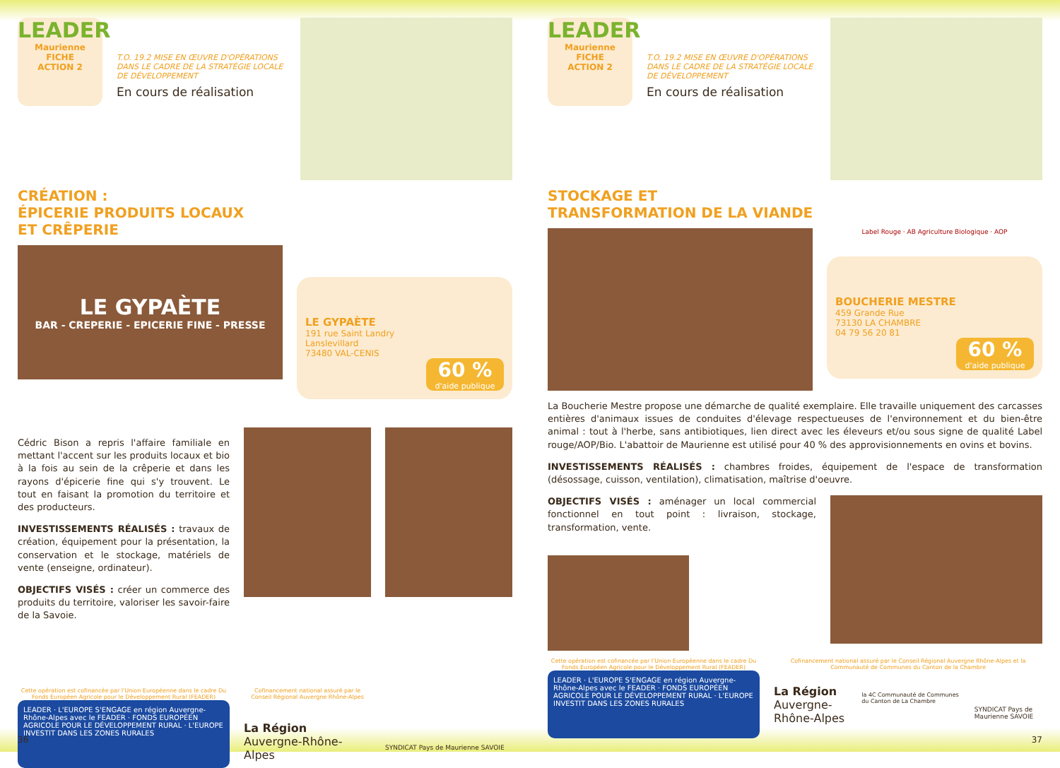LEADER
Maurienne
FICHE
ACTION 2
T.O. 19.2 MISE EN ŒUVRE D'OPÉRATIONS
DANS LE CADRE DE LA STRATÉGIE LOCALE
DE DÉVELOPPEMENT
En cours de réalisation
CRÉATION :
ÉPICERIE PRODUITS LOCAUX
ET CRÊPERIE
LE GYPAÈTE
BAR - CREPERIE - EPICERIE FINE - PRESSE
LE GYPAÈTE
191 rue Saint Landry
Lanslevillard
73480 VAL-CENIS
60 %
d'aide publique
Cédric Bison a repris l'affaire familiale en mettant l'accent sur les produits locaux et bio à la fois au sein de la crêperie et dans les rayons d'épicerie fine qui s'y trouvent. Le tout en faisant la promotion du territoire et des producteurs.
INVESTISSEMENTS RÉALISÉS : travaux de création, équipement pour la présentation, la conservation et le stockage, matériels de vente (enseigne, ordinateur).
OBJECTIFS VISÉS : créer un commerce des produits du territoire, valoriser les savoir-faire de la Savoie.
Cette opération est cofinancée par l'Union Européenne dans le cadre Du Fonds Européen Agricole pour le Développement Rural (FEADER)
LEADER · L'EUROPE S'ENGAGE en région Auvergne-Rhône-Alpes avec le FEADER · FONDS EUROPÉEN AGRICOLE POUR LE DÉVELOPPEMENT RURAL · L'EUROPE INVESTIT DANS LES ZONES RURALES
Cofinancement national assuré par le Conseil Régional Auvergne Rhône-Alpes
La Région
Auvergne-Rhône-Alpes
SYNDICAT Pays de Maurienne SAVOIE
36
LEADER
Maurienne
FICHE
ACTION 2
T.O. 19.2 MISE EN ŒUVRE D'OPÉRATIONS
DANS LE CADRE DE LA STRATÉGIE LOCALE
DE DÉVELOPPEMENT
En cours de réalisation
STOCKAGE ET
TRANSFORMATION DE LA VIANDE
Label Rouge · AB Agriculture Biologique · AOP
BOUCHERIE MESTRE
459 Grande Rue
73130 LA CHAMBRE
04 79 56 20 81
60 %
d'aide publique
La Boucherie Mestre propose une démarche de qualité exemplaire. Elle travaille uniquement des carcasses entières d'animaux issues de conduites d'élevage respectueuses de l'environnement et du bien-être animal : tout à l'herbe, sans antibiotiques, lien direct avec les éleveurs et/ou sous signe de qualité Label rouge/AOP/Bio. L'abattoir de Maurienne est utilisé pour 40 % des approvisionnements en ovins et bovins.
INVESTISSEMENTS RÉALISÉS : chambres froides, équipement de l'espace de transformation (désossage, cuisson, ventilation), climatisation, maîtrise d'oeuvre.
OBJECTIFS VISÉS : aménager un local commercial fonctionnel en tout point : livraison, stockage, transformation, vente.
Cette opération est cofinancée par l'Union Européenne dans le cadre Du Fonds Européen Agricole pour le Développement Rural (FEADER)
LEADER · L'EUROPE S'ENGAGE en région Auvergne-Rhône-Alpes avec le FEADER · FONDS EUROPÉEN AGRICOLE POUR LE DÉVELOPPEMENT RURAL · L'EUROPE INVESTIT DANS LES ZONES RURALES
Cofinancement national assuré par le Conseil Régional Auvergne Rhône-Alpes et la Communauté de Communes du Canton de la Chambre
La Région
Auvergne-Rhône-Alpes
la 4C Communauté de Communes du Canton de La Chambre
SYNDICAT Pays de Maurienne SAVOIE
37